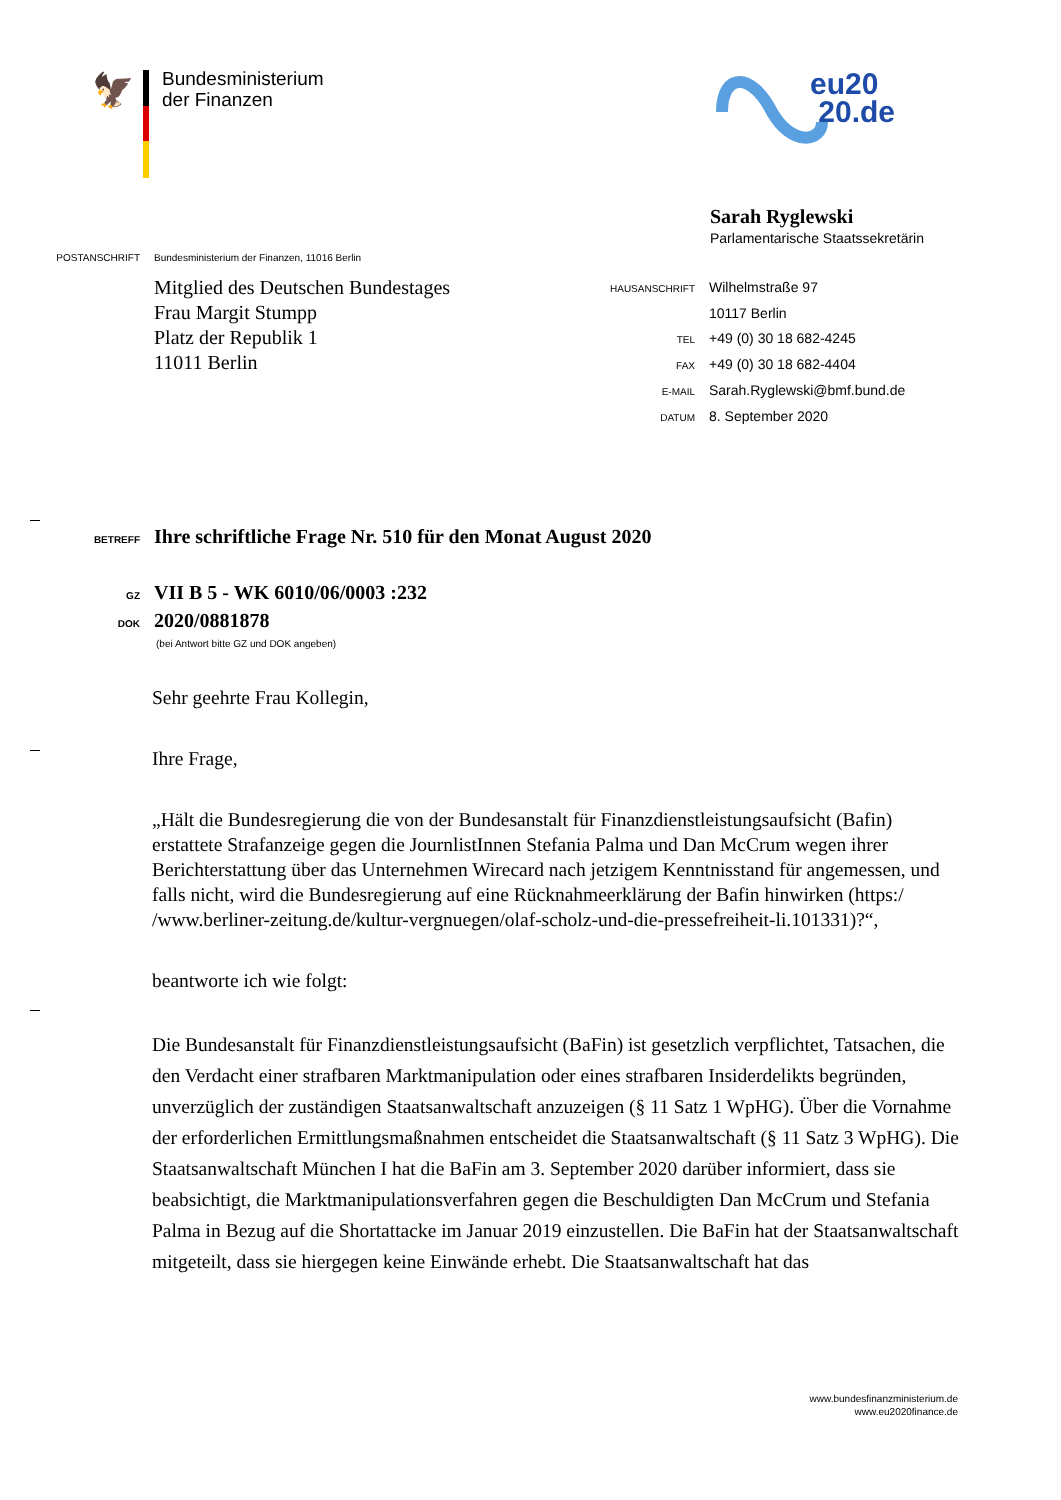🦅
Bundesministerium
der Finanzen
eu20
20.de
Sarah Ryglewski
Parlamentarische Staatssekretärin
POSTANSCHRIFT Bundesministerium der Finanzen, 11016 Berlin
Mitglied des Deutschen Bundestages
Frau Margit Stumpp
Platz der Republik 1
11011 Berlin
HAUSANSCHRIFT Wilhelmstraße 97
10117 Berlin
TEL +49 (0) 30 18 682-4245
FAX +49 (0) 30 18 682-4404
E-MAIL Sarah.Ryglewski@bmf.bund.de
DATUM 8. September 2020
BETREFF Ihre schriftliche Frage Nr. 510 für den Monat August 2020
GZ VII B 5 - WK 6010/06/0003 :232
DOK 2020/0881878
(bei Antwort bitte GZ und DOK angeben)
Sehr geehrte Frau Kollegin,
Ihre Frage,
„Hält die Bundesregierung die von der Bundesanstalt für Finanzdienstleistungsaufsicht (Bafin) erstattete Strafanzeige gegen die JournlistInnen Stefania Palma und Dan McCrum wegen ihrer Berichterstattung über das Unternehmen Wirecard nach jetzigem Kenntnisstand für angemessen, und falls nicht, wird die Bundesregierung auf eine Rücknahmeerklärung der Bafin hinwirken (https:/ /www.berliner-zeitung.de/kultur-vergnuegen/olaf-scholz-und-die-pressefreiheit-li.101331)?“,
beantworte ich wie folgt:
Die Bundesanstalt für Finanzdienstleistungsaufsicht (BaFin) ist gesetzlich verpflichtet, Tatsachen, die den Verdacht einer strafbaren Marktmanipulation oder eines strafbaren Insiderdelikts begründen, unverzüglich der zuständigen Staatsanwaltschaft anzuzeigen (§ 11 Satz 1 WpHG). Über die Vornahme der erforderlichen Ermittlungsmaßnahmen entscheidet die Staatsanwaltschaft (§ 11 Satz 3 WpHG). Die Staatsanwaltschaft München I hat die BaFin am 3. September 2020 darüber informiert, dass sie beabsichtigt, die Marktmanipulationsverfahren gegen die Beschuldigten Dan McCrum und Stefania Palma in Bezug auf die Shortattacke im Januar 2019 einzustellen. Die BaFin hat der Staatsanwaltschaft mitgeteilt, dass sie hiergegen keine Einwände erhebt. Die Staatsanwaltschaft hat das
www.bundesfinanzministerium.de
www.eu2020finance.de